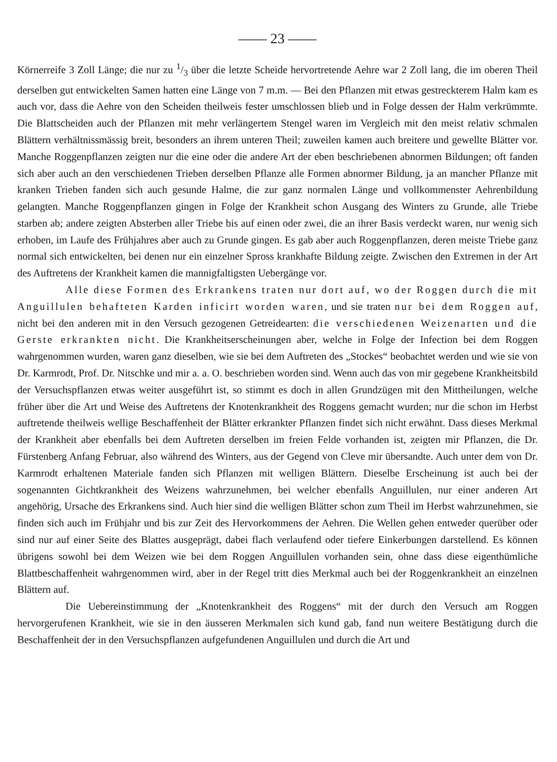—— 23 ——
Körnerreife 3 Zoll Länge; die nur zu 1/3 über die letzte Scheide hervortretende Aehre war 2 Zoll lang, die im oberen Theil derselben gut entwickelten Samen hatten eine Länge von 7 m.m. — Bei den Pflanzen mit etwas gestreckterem Halm kam es auch vor, dass die Aehre von den Scheiden theilweis fester umschlossen blieb und in Folge dessen der Halm verkrümmte. Die Blattscheiden auch der Pflanzen mit mehr verlängertem Stengel waren im Vergleich mit den meist relativ schmalen Blättern verhältnissmässig breit, besonders an ihrem unteren Theil; zuweilen kamen auch breitere und gewellte Blätter vor. Manche Roggenpflanzen zeigten nur die eine oder die andere Art der eben beschriebenen abnormen Bildungen; oft fanden sich aber auch an den verschiedenen Trieben derselben Pflanze alle Formen abnormer Bildung, ja an mancher Pflanze mit kranken Trieben fanden sich auch gesunde Halme, die zur ganz normalen Länge und vollkommenster Aehrenbildung gelangten. Manche Roggenpflanzen gingen in Folge der Krankheit schon Ausgang des Winters zu Grunde, alle Triebe starben ab; andere zeigten Absterben aller Triebe bis auf einen oder zwei, die an ihrer Basis verdeckt waren, nur wenig sich erhoben, im Laufe des Frühjahres aber auch zu Grunde gingen. Es gab aber auch Roggenpflanzen, deren meiste Triebe ganz normal sich entwickelten, bei denen nur ein einzelner Spross krankhafte Bildung zeigte. Zwischen den Extremen in der Art des Auftretens der Krankheit kamen die mannigfaltigsten Uebergänge vor.
Alle diese Formen des Erkrankens traten nur dort auf, wo der Roggen durch die mit Anguillulen behafteten Karden inficirt worden waren, und sie traten nur bei dem Roggen auf, nicht bei den anderen mit in den Versuch gezogenen Getreidearten: die verschiedenen Weizenarten und die Gerste erkrankten nicht. Die Krankheitserscheinungen aber, welche in Folge der Infection bei dem Roggen wahrgenommen wurden, waren ganz dieselben, wie sie bei dem Auftreten des „Stockes“ beobachtet werden und wie sie von Dr. Karmrodt, Prof. Dr. Nitschke und mir a. a. O. beschrieben worden sind. Wenn auch das von mir gegebene Krankheitsbild der Versuchspflanzen etwas weiter ausgeführt ist, so stimmt es doch in allen Grundzügen mit den Mittheilungen, welche früher über die Art und Weise des Auftretens der Knotenkrankheit des Roggens gemacht wurden; nur die schon im Herbst auftretende theilweis wellige Beschaffenheit der Blätter erkrankter Pflanzen findet sich nicht erwähnt. Dass dieses Merkmal der Krankheit aber ebenfalls bei dem Auftreten derselben im freien Felde vorhanden ist, zeigten mir Pflanzen, die Dr. Fürstenberg Anfang Februar, also während des Winters, aus der Gegend von Cleve mir übersandte. Auch unter dem von Dr. Karmrodt erhaltenen Materiale fanden sich Pflanzen mit welligen Blättern. Dieselbe Erscheinung ist auch bei der sogenannten Gichtkrankheit des Weizens wahrzunehmen, bei welcher ebenfalls Anguillulen, nur einer anderen Art angehörig, Ursache des Erkrankens sind. Auch hier sind die welligen Blätter schon zum Theil im Herbst wahrzunehmen, sie finden sich auch im Frühjahr und bis zur Zeit des Hervorkommens der Aehren. Die Wellen gehen entweder querüber oder sind nur auf einer Seite des Blattes ausgeprägt, dabei flach verlaufend oder tiefere Einkerbungen darstellend. Es können übrigens sowohl bei dem Weizen wie bei dem Roggen Anguillulen vorhanden sein, ohne dass diese eigenthümliche Blattbeschaffenheit wahrgenommen wird, aber in der Regel tritt dies Merkmal auch bei der Roggenkrankheit an einzelnen Blättern auf.
Die Uebereinstimmung der „Knotenkrankheit des Roggens“ mit der durch den Versuch am Roggen hervorgerufenen Krankheit, wie sie in den äusseren Merkmalen sich kund gab, fand nun weitere Bestätigung durch die Beschaffenheit der in den Versuchspflanzen aufgefundenen Anguillulen und durch die Art und